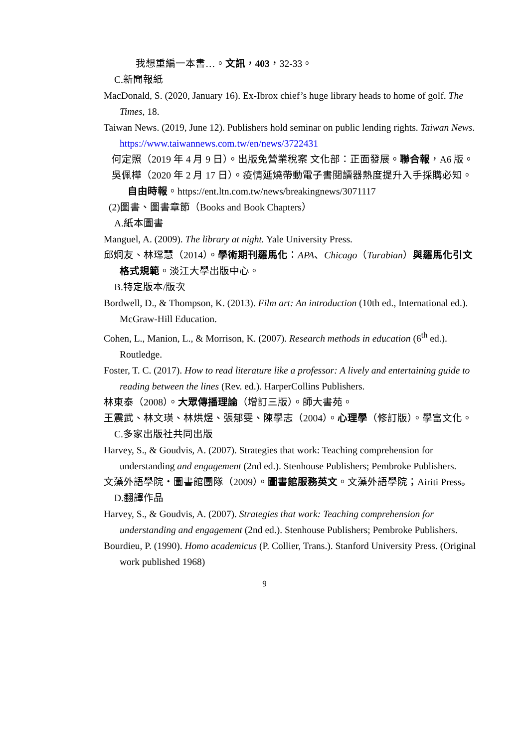我想重編一本書…。文訊，403，32-33。
C.新聞報紙
MacDonald, S. (2020, January 16). Ex-Ibrox chief’s huge library heads to home of golf. The Times, 18.
Taiwan News. (2019, June 12). Publishers hold seminar on public lending rights. Taiwan News. https://www.taiwannews.com.tw/en/news/3722431
何定照（2019 年 4 月 9 日）。出版免營業稅案 文化部：正面發展。聯合報，A6 版。
吳佩樺（2020 年 2 月 17 日）。疫情延燒帶動電子書閱讀器熱度提升入手採購必知。自由時報。https://ent.ltn.com.tw/news/breakingnews/3071117
(2)圖書、圖書章節（Books and Book Chapters）
A.紙本圖書
Manguel, A. (2009). The library at night. Yale University Press.
邱炯友、林瑺慧（2014）。學術期刊羅馬化：APA、Chicago（Turabian）與羅馬化引文格式規範。淡江大學出版中心。
B.特定版本/版次
Bordwell, D., & Thompson, K. (2013). Film art: An introduction (10th ed., International ed.). McGraw-Hill Education.
Cohen, L., Manion, L., & Morrison, K. (2007). Research methods in education (6<sup>th</sup> ed.). Routledge.
Foster, T. C. (2017). How to read literature like a professor: A lively and entertaining guide to reading between the lines (Rev. ed.). HarperCollins Publishers.
林東泰（2008）。大眾傳播理論（增訂三版）。師大書苑。
王震武、林文瑛、林烘煜、張郁雯、陳學志（2004）。心理學（修訂版）。學富文化。
C.多家出版社共同出版
Harvey, S., & Goudvis, A. (2007). Strategies that work: Teaching comprehension for understanding and engagement (2nd ed.). Stenhouse Publishers; Pembroke Publishers.
文藻外語學院・圖書館團隊（2009）。圖書館服務英文。文藻外語學院；Airiti Press。
D.翻譯作品
Harvey, S., & Goudvis, A. (2007). Strategies that work: Teaching comprehension for understanding and engagement (2nd ed.). Stenhouse Publishers; Pembroke Publishers.
Bourdieu, P. (1990). Homo academicus (P. Collier, Trans.). Stanford University Press. (Original work published 1968)
9